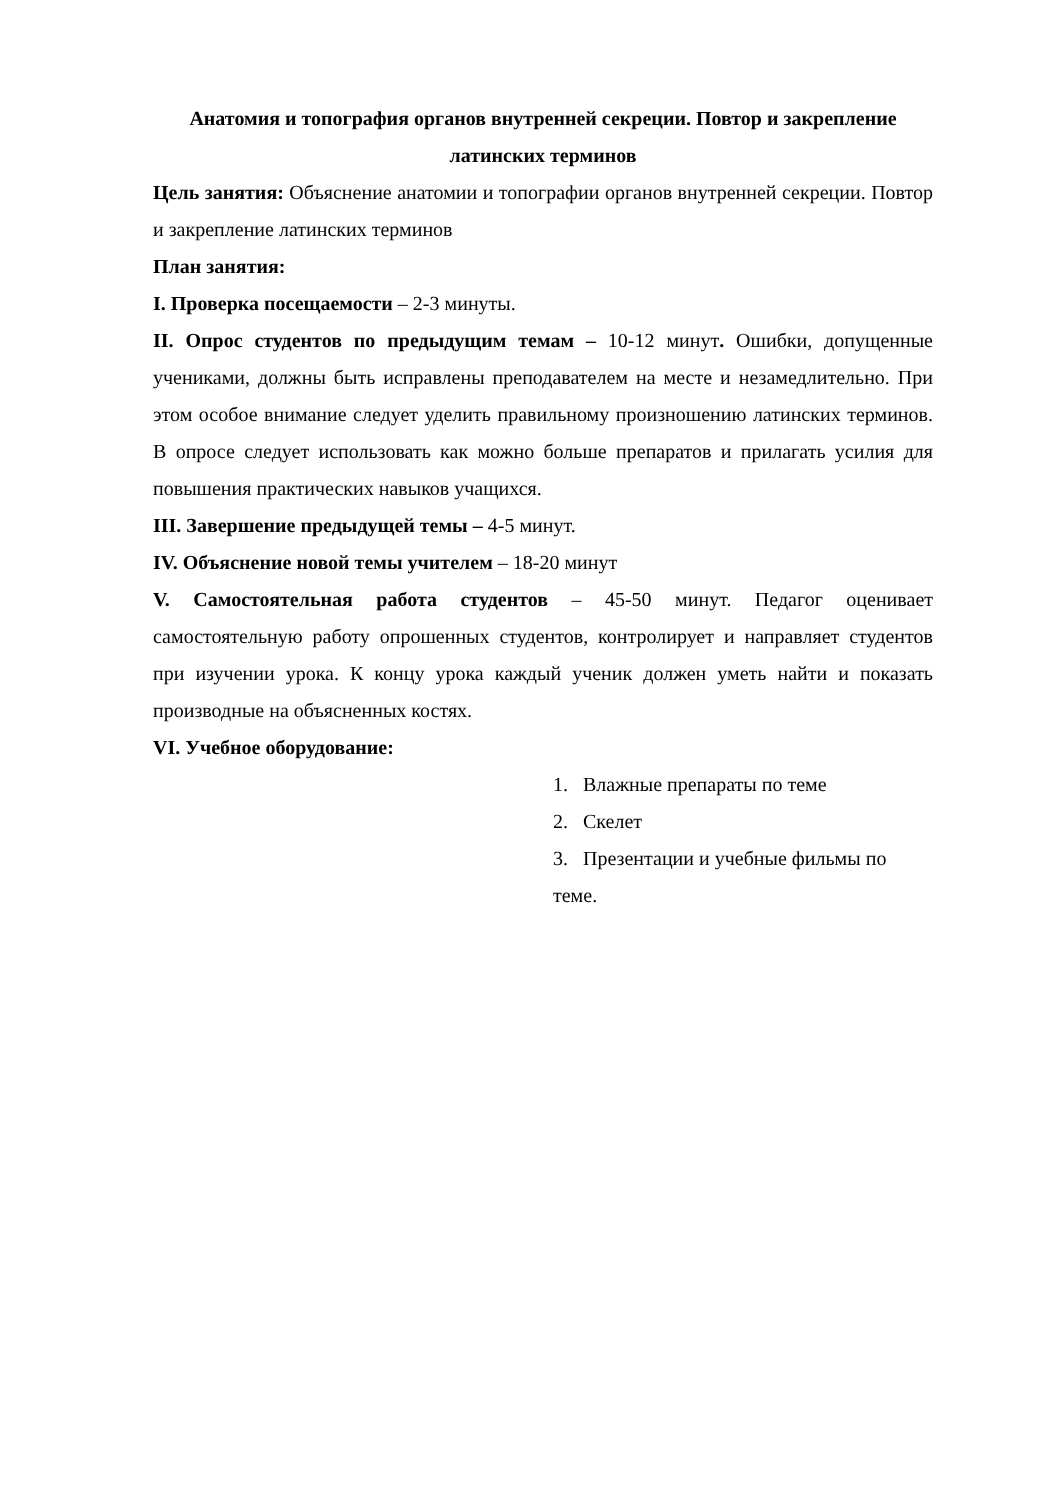Анатомия и топография органов внутренней секреции. Повтор и закрепление латинских терминов
Цель занятия: Объяснение анатомии и топографии органов внутренней секреции. Повтор и закрепление латинских терминов
План занятия:
I. Проверка посещаемости – 2-3 минуты.
II. Опрос студентов по предыдущим темам – 10-12 минут. Ошибки, допущенные учениками, должны быть исправлены преподавателем на месте и незамедлительно. При этом особое внимание следует уделить правильному произношению латинских терминов. В опросе следует использовать как можно больше препаратов и прилагать усилия для повышения практических навыков учащихся.
III. Завершение предыдущей темы – 4-5 минут.
IV. Объяснение новой темы учителем – 18-20 минут
V. Самостоятельная работа студентов – 45-50 минут. Педагог оценивает самостоятельную работу опрошенных студентов, контролирует и направляет студентов при изучении урока. К концу урока каждый ученик должен уметь найти и показать производные на объясненных костях.
VI. Учебное оборудование:
1. Влажные препараты по теме
2. Скелет
3. Презентации и учебные фильмы по теме.